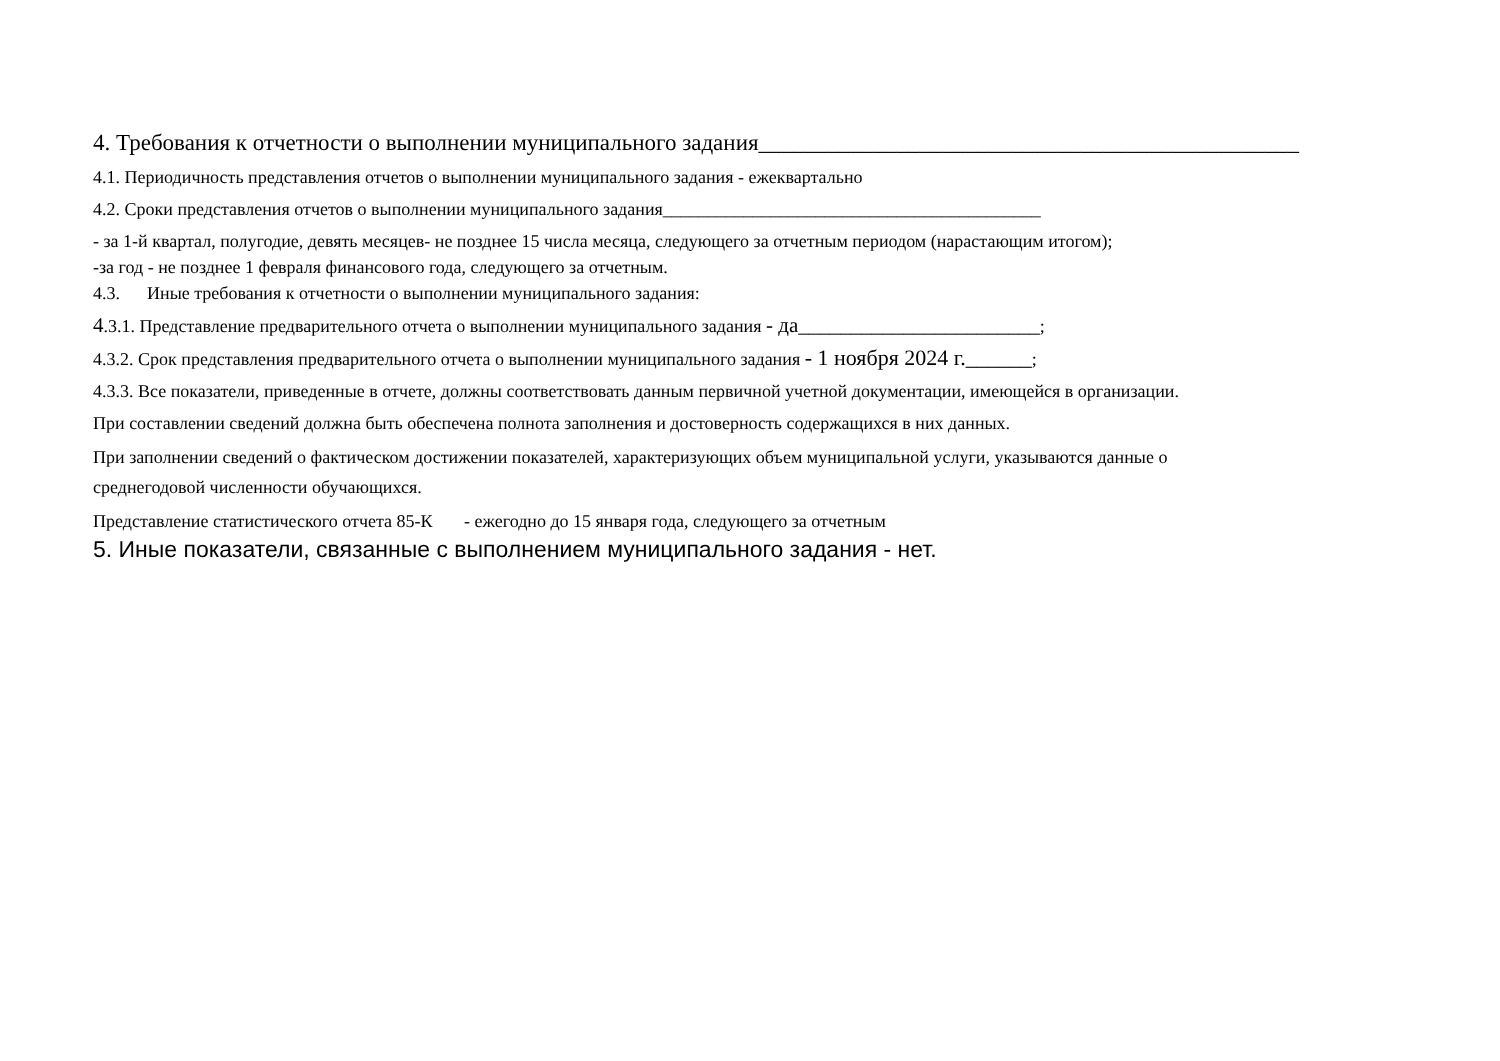4. Требования к отчетности о выполнении муниципального задания_______________________________________________
4.1. Периодичность представления отчетов о выполнении муниципального задания - ежеквартально
4.2. Сроки представления отчетов о выполнении муниципального задания__________________________________________
- за 1-й квартал, полугодие, девять месяцев- не позднее 15 числа месяца, следующего за отчетным периодом (нарастающим итогом);
-за год - не позднее 1 февраля финансового года, следующего за отчетным.
4.3. Иные требования к отчетности о выполнении муниципального задания:
4.3.1. Представление предварительного отчета о выполнении муниципального задания - да_______________________;
4.3.2. Срок представления предварительного отчета о выполнении муниципального задания - 1 ноября 2024 г.______;
4.3.3. Все показатели, приведенные в отчете, должны соответствовать данным первичной учетной документации, имеющейся в организации.
При составлении сведений должна быть обеспечена полнота заполнения и достоверность содержащихся в них данных.
При заполнении сведений о фактическом достижении показателей, характеризующих объем муниципальной услуги, указываются данные о
среднегодовой численности обучающихся.
Представление статистического отчета 85-К - ежегодно до 15 января года, следующего за отчетным
5. Иные показатели, связанные с выполнением муниципального задания - нет.